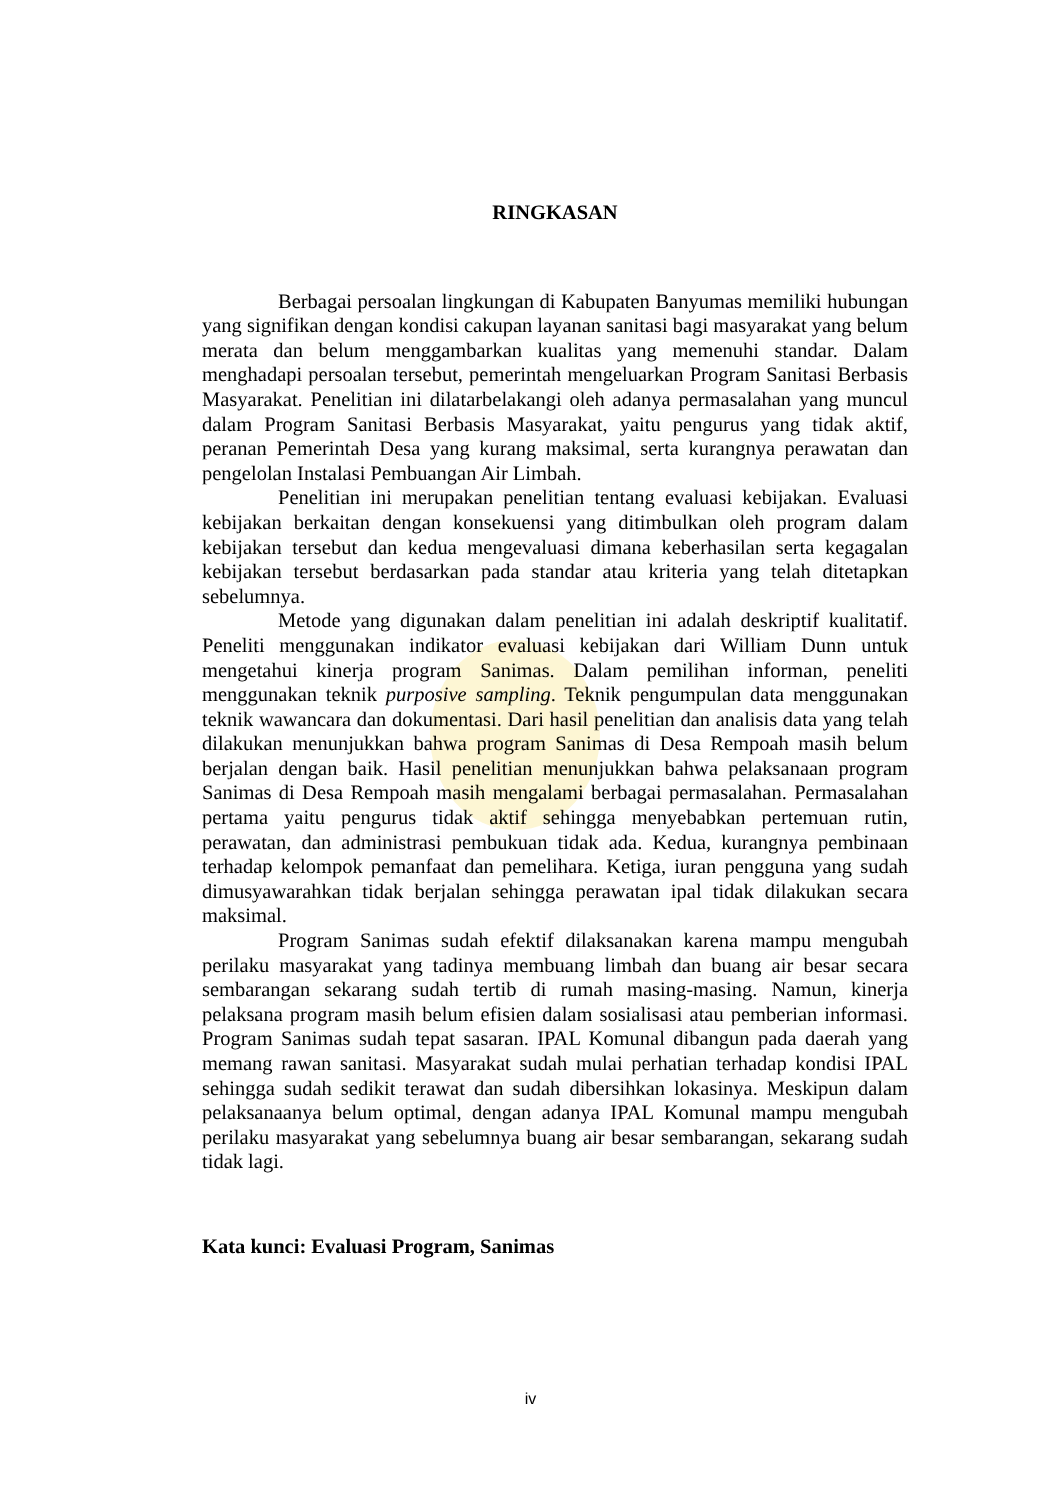RINGKASAN
Berbagai persoalan lingkungan di Kabupaten Banyumas memiliki hubungan yang signifikan dengan kondisi cakupan layanan sanitasi bagi masyarakat yang belum merata dan belum menggambarkan kualitas yang memenuhi standar. Dalam menghadapi persoalan tersebut, pemerintah mengeluarkan Program Sanitasi Berbasis Masyarakat. Penelitian ini dilatarbelakangi oleh adanya permasalahan yang muncul dalam Program Sanitasi Berbasis Masyarakat, yaitu pengurus yang tidak aktif, peranan Pemerintah Desa yang kurang maksimal, serta kurangnya perawatan dan pengelolan Instalasi Pembuangan Air Limbah.
Penelitian ini merupakan penelitian tentang evaluasi kebijakan. Evaluasi kebijakan berkaitan dengan konsekuensi yang ditimbulkan oleh program dalam kebijakan tersebut dan kedua mengevaluasi dimana keberhasilan serta kegagalan kebijakan tersebut berdasarkan pada standar atau kriteria yang telah ditetapkan sebelumnya.
Metode yang digunakan dalam penelitian ini adalah deskriptif kualitatif. Peneliti menggunakan indikator evaluasi kebijakan dari William Dunn untuk mengetahui kinerja program Sanimas. Dalam pemilihan informan, peneliti menggunakan teknik purposive sampling. Teknik pengumpulan data menggunakan teknik wawancara dan dokumentasi. Dari hasil penelitian dan analisis data yang telah dilakukan menunjukkan bahwa program Sanimas di Desa Rempoah masih belum berjalan dengan baik. Hasil penelitian menunjukkan bahwa pelaksanaan program Sanimas di Desa Rempoah masih mengalami berbagai permasalahan. Permasalahan pertama yaitu pengurus tidak aktif sehingga menyebabkan pertemuan rutin, perawatan, dan administrasi pembukuan tidak ada. Kedua, kurangnya pembinaan terhadap kelompok pemanfaat dan pemelihara. Ketiga, iuran pengguna yang sudah dimusyawarahkan tidak berjalan sehingga perawatan ipal tidak dilakukan secara maksimal.
Program Sanimas sudah efektif dilaksanakan karena mampu mengubah perilaku masyarakat yang tadinya membuang limbah dan buang air besar secara sembarangan sekarang sudah tertib di rumah masing-masing. Namun, kinerja pelaksana program masih belum efisien dalam sosialisasi atau pemberian informasi. Program Sanimas sudah tepat sasaran. IPAL Komunal dibangun pada daerah yang memang rawan sanitasi. Masyarakat sudah mulai perhatian terhadap kondisi IPAL sehingga sudah sedikit terawat dan sudah dibersihkan lokasinya. Meskipun dalam pelaksanaanya belum optimal, dengan adanya IPAL Komunal mampu mengubah perilaku masyarakat yang sebelumnya buang air besar sembarangan, sekarang sudah tidak lagi.
Kata kunci: Evaluasi Program, Sanimas
iv